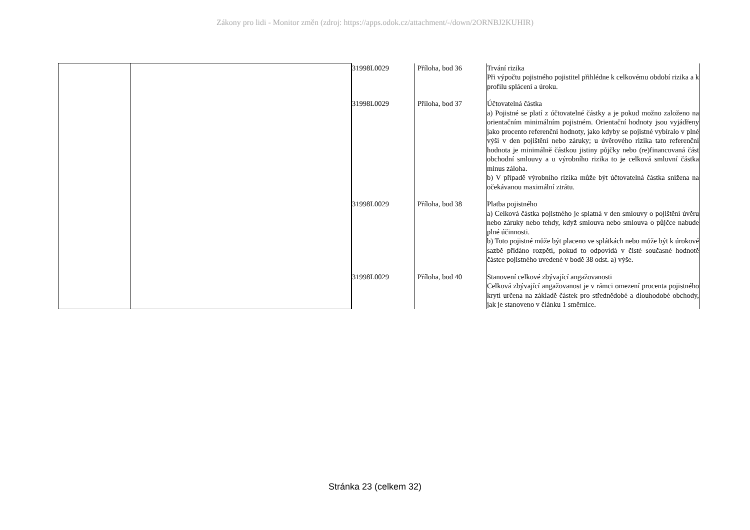Zákony pro lidi - Monitor změn (zdroj: https://apps.odok.cz/attachment/-/down/2ORNBJ2KUHIR)
| | | / 31998L0029 / Příloha, bod 36 / Trvání rizika Při výpočtu pojistného pojistitel přihlédne k celkovému období rizika a k profilu splácení a úroku. / / 31998L0029 / Příloha, bod 37 / Účtovatelná částka a) Pojistné se platí z účtovatelné částky a je pokud možno založeno na orientačním minimálním pojistném. Orientační hodnoty jsou vyjádřeny jako procento referenční hodnoty, jako kdyby se pojistné vybíralo v plné výši v den pojištění nebo záruky; u úvěrového rizika tato referenční hodnota je minimálně částkou jistiny půjčky nebo (re)financovaná část obchodní smlouvy a u výrobního rizika to je celková smluvní částka minus záloha. b) V případě výrobního rizika může být účtovatelná částka snížena na očekávanou maximální ztrátu. / / 31998L0029 / Příloha, bod 38 / Platba pojistného a) Celková částka pojistného je splatná v den smlouvy o pojištění úvěru nebo záruky nebo tehdy, když smlouva nebo smlouva o půjčce nabude plné účinnosti. b) Toto pojistné může být placeno ve splátkách nebo může být k úrokové sazbě přidáno rozpětí, pokud to odpovídá v čisté současné hodnotě částce pojistného uvedené v bodě 38 odst. a) výše. / / 31998L0029 / Příloha, bod 40 / Stanovení celkové zbývající angažovanosti Celková zbývající angažovanost je v rámci omezení procenta pojistného krytí určena na základě částek pro střednědobé a dlouhodobé obchody, jak je stanoveno v článku 1 směrnice. / |
Stránka 23 (celkem 32)